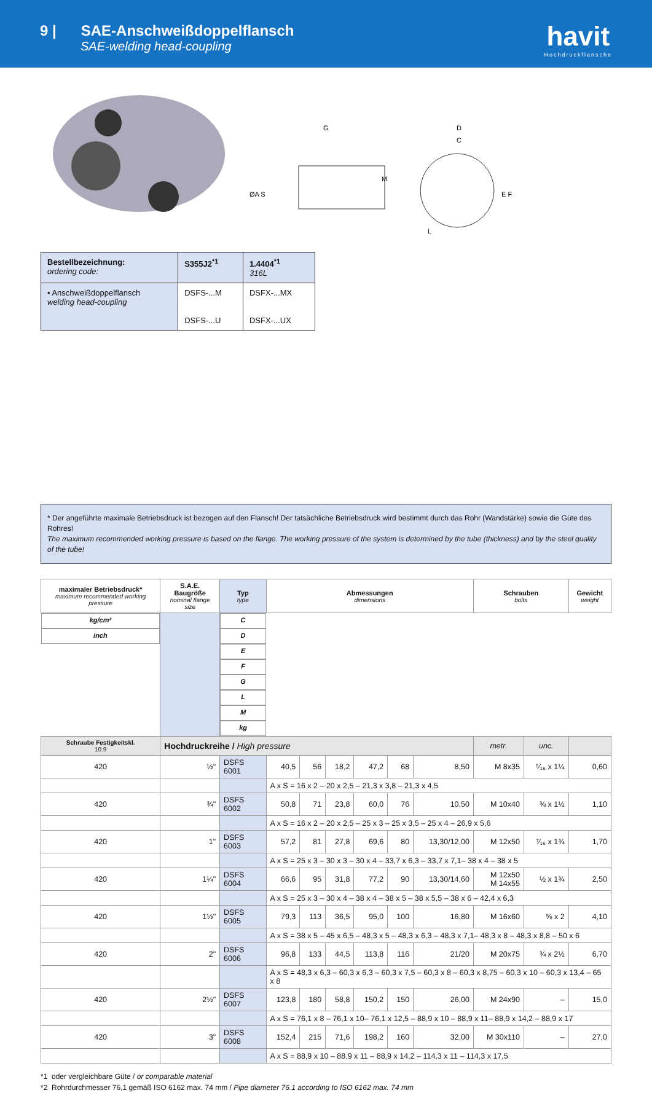9 | SAE-Anschweißdoppelflansch
SAE-welding head-coupling
havit
Hochdruckflansche
G
D
C
ØA S
M
E F
L
| Bestellbezeichnung: ordering code: | S355J2<sup>*1</sup> | 1.4404<sup>*1</sup> 316L |
| • Anschweißdoppelflansch welding head-coupling | DSFS-...M DSFS-...U | DSFX-...MX DSFX-...UX |
* Der angeführte maximale Betriebsdruck ist bezogen auf den Flansch! Der tatsächliche Betriebsdruck wird bestimmt durch das Rohr (Wandstärke) sowie die Güte des Rohres!
The maximum recommended working pressure is based on the flange. The working pressure of the system is determined by the tube (thickness) and by the steel quality of the tube!
| maximaler Betriebsdruck* maximum recommended working pressure | S.A.E. Baugröße nominal flange size | Typ type | Abmessungen dimensions | | | | | | Schrauben bolts | | Gewicht weight |
| --- | --- | --- | --- | --- | --- | --- | --- | --- | --- | --- | --- |
| kg/cm² | inch | | C | D | E | F | G | L | M | | kg |
| Schraube Festigkeitskl. 10.9 | Hochdruckreihe / High pressure | | | | | | | | metr. | unc. | |
| 420 | ½" | DSFS 6001 | 40,5 | 56 | 18,2 | 47,2 | 68 | 8,50 | M 8x35 | ⁵⁄₁₆ x 1¼ | 0,60 |
| | | | A x S = 16 x 2 – 20 x 2,5 – 21,3 x 3,8 – 21,3 x 4,5 | | | | | | | | |
| 420 | ¾" | DSFS 6002 | 50,8 | 71 | 23,8 | 60,0 | 76 | 10,50 | M 10x40 | ⅜ x 1½ | 1,10 |
| | | | A x S = 16 x 2 – 20 x 2,5 – 25 x 3 – 25 x 3,5 – 25 x 4 – 26,9 x 5,6 | | | | | | | | |
| 420 | 1" | DSFS 6003 | 57,2 | 81 | 27,8 | 69,6 | 80 | 13,30/12,00 | M 12x50 | ⁷⁄₁₆ x 1¾ | 1,70 |
| | | | A x S = 25 x 3 – 30 x 3 – 30 x 4 – 33,7 x 6,3 – 33,7 x 7,1– 38 x 4 – 38 x 5 | | | | | | | | |
| 420 | 1¼" | DSFS 6004 | 66,6 | 95 | 31,8 | 77,2 | 90 | 13,30/14,60 | M 12x50 M 14x55 | ½ x 1¾ | 2,50 |
| | | | A x S = 25 x 3 – 30 x 4 – 38 x 4 – 38 x 5 – 38 x 5,5 – 38 x 6 – 42,4 x 6,3 | | | | | | | | |
| 420 | 1½" | DSFS 6005 | 79,3 | 113 | 36,5 | 95,0 | 100 | 16,80 | M 16x60 | ⅝ x 2 | 4,10 |
| | | | A x S = 38 x 5 – 45 x 6,5 – 48,3 x 5 – 48,3 x 6,3 – 48,3 x 7,1– 48,3 x 8 – 48,3 x 8,8 – 50 x 6 | | | | | | | | |
| 420 | 2" | DSFS 6006 | 96,8 | 133 | 44,5 | 113,8 | 116 | 21/20 | M 20x75 | ¾ x 2½ | 6,70 |
| | | | A x S = 48,3 x 6,3 – 60,3 x 6,3 – 60,3 x 7,5 – 60,3 x 8 – 60,3 x 8,75 – 60,3 x 10 – 60,3 x 13,4 – 65 x 8 | | | | | | | | |
| 420 | 2½" | DSFS 6007 | 123,8 | 180 | 58,8 | 150,2 | 150 | 26,00 | M 24x90 | – | 15,0 |
| | | | A x S = 76,1 x 8 – 76,1 x 10– 76,1 x 12,5 – 88,9 x 10 – 88,9 x 11– 88,9 x 14,2 – 88,9 x 17 | | | | | | | | |
| 420 | 3" | DSFS 6008 | 152,4 | 215 | 71,6 | 198,2 | 160 | 32,00 | M 30x110 | – | 27,0 |
| | | | A x S = 88,9 x 10 – 88,9 x 11 – 88,9 x 14,2 – 114,3 x 11 – 114,3 x 17,5 | | | | | | | | |
*1 oder vergleichbare Güte / or comparable material
*2 Rohrdurchmesser 76,1 gemäß ISO 6162 max. 74 mm / Pipe diameter 76.1 according to ISO 6162 max. 74 mm